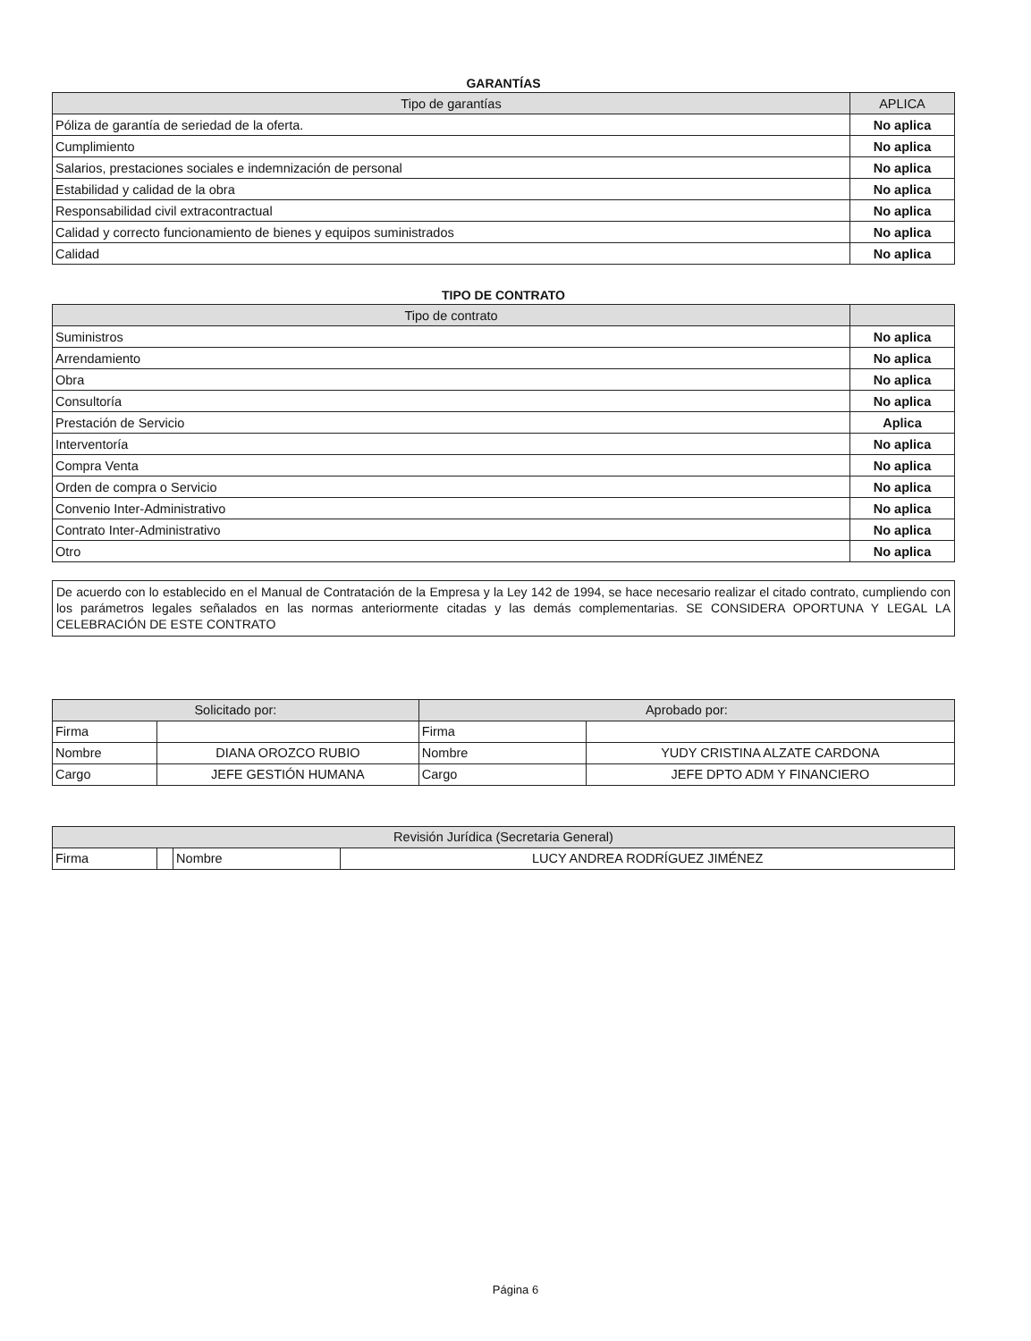GARANTÍAS
| Tipo de garantías | APLICA |
| --- | --- |
| Póliza de garantía de seriedad de la oferta. | No aplica |
| Cumplimiento | No aplica |
| Salarios, prestaciones sociales e indemnización de personal | No aplica |
| Estabilidad y calidad de la obra | No aplica |
| Responsabilidad civil extracontractual | No aplica |
| Calidad y correcto funcionamiento de bienes y equipos suministrados | No aplica |
| Calidad | No aplica |
TIPO DE CONTRATO
| Tipo de contrato | |
| --- | --- |
| Suministros | No aplica |
| Arrendamiento | No aplica |
| Obra | No aplica |
| Consultoría | No aplica |
| Prestación de Servicio | Aplica |
| Interventoría | No aplica |
| Compra Venta | No aplica |
| Orden de compra o Servicio | No aplica |
| Convenio Inter-Administrativo | No aplica |
| Contrato Inter-Administrativo | No aplica |
| Otro | No aplica |
De acuerdo con lo establecido en el Manual de Contratación de la Empresa y la Ley 142 de 1994, se hace necesario realizar el citado contrato, cumpliendo con los parámetros legales señalados en las normas anteriormente citadas y las demás complementarias. SE CONSIDERA OPORTUNA Y LEGAL LA CELEBRACIÓN DE ESTE CONTRATO
| Solicitado por: | | Aprobado por: | |
| --- | --- | --- | --- |
| Firma | | Firma | |
| Nombre | DIANA OROZCO RUBIO | Nombre | YUDY CRISTINA ALZATE CARDONA |
| Cargo | JEFE GESTIÓN HUMANA | Cargo | JEFE DPTO ADM Y FINANCIERO |
| Revisión Jurídica (Secretaria General) | | | |
| --- | --- | --- | --- |
| Firma | | Nombre | LUCY ANDREA RODRÍGUEZ JIMÉNEZ |
Página 6